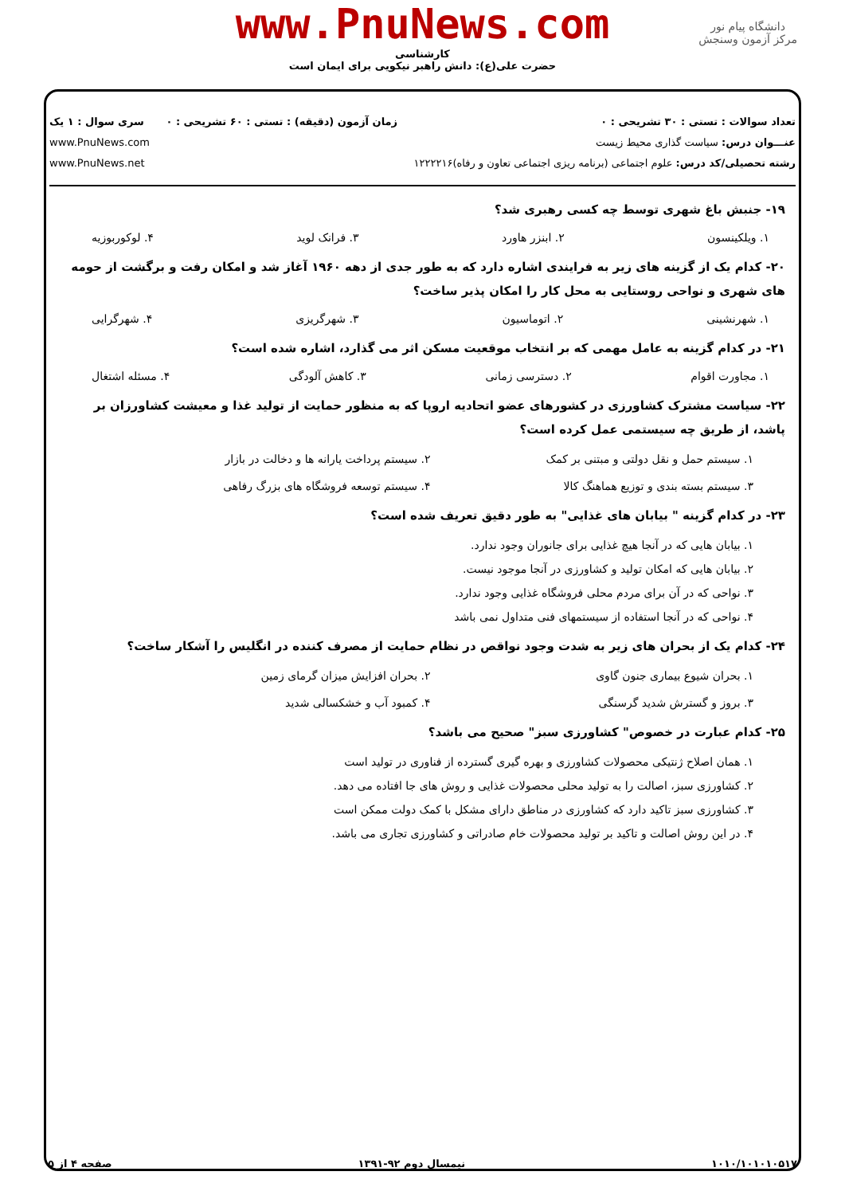دانشگاه پیام نور
مرکز آزمون وسنجش
www.PnuNews.com
کارشناسی
حضرت علی(ع): دانش راهبر نیکویی برای ایمان است
تعداد سوالات : تستی : ۳۰ تشریحی : ۰
عنـــوان درس: سیاست گذاری محیط زیست
رشته تحصیلی/کد درس: علوم اجتماعی (برنامه ریزی اجتماعی تعاون و رفاه)۱۲۲۲۲۱۶
زمان آزمون (دقیقه) : تستی : ۶۰ تشریحی : ۰
سری سوال : ۱ یک
www.PnuNews.com
www.PnuNews.net
۱۹- جنبش باغ شهری توسط چه کسی رهبری شد؟
۱. ویلکینسون ۲. ابنزر هاورد ۳. فرانک لوید ۴. لوکوربوزیه
۲۰- کدام یک از گزینه های زیر به فرایندی اشاره دارد که به طور جدی از دهه ۱۹۶۰ آغاز شد و امکان رفت و برگشت از حومه های شهری و نواحی روستایی به محل کار را امکان پذیر ساخت؟
۱. شهرنشینی ۲. اتوماسیون ۳. شهرگریزی ۴. شهرگرایی
۲۱- در کدام گزینه به عامل مهمی که بر انتخاب موقعیت مسکن اثر می گذارد، اشاره شده است؟
۱. مجاورت اقوام ۲. دسترسی زمانی ۳. کاهش آلودگی ۴. مسئله اشتغال
۲۲- سیاست مشترک کشاورزی در کشورهای عضو اتحادیه اروپا که به منظور حمایت از تولید غذا و معیشت کشاورزان بر پاشد، از طریق چه سیستمی عمل کرده است؟
۱. سیستم حمل و نقل دولتی و مبتنی بر کمک ۲. سیستم پرداخت یارانه ها و دخالت در بازار ۳. سیستم بسته بندی و توزیع هماهنگ کالا ۴. سیستم توسعه فروشگاه های بزرگ رفاهی
۲۳- در کدام گزینه " بیابان های غذایی" به طور دقیق تعریف شده است؟
۱. بیابان هایی که در آنجا هیچ غذایی برای جانوران وجود ندارد.
۲. بیابان هایی که امکان تولید و کشاورزی در آنجا موجود نیست.
۳. نواحی که در آن برای مردم محلی فروشگاه غذایی وجود ندارد.
۴. نواحی که در آنجا استفاده از سیستمهای فنی متداول نمی باشد
۲۴- کدام یک از بحران های زیر به شدت وجود نواقص در نظام حمایت از مصرف کننده در انگلیس را آشکار ساخت؟
۱. بحران شیوع بیماری جنون گاوی ۲. بحران افزایش میزان گرمای زمین ۳. بروز و گسترش شدید گرسنگی ۴. کمبود آب و خشکسالی شدید
۲۵- کدام عبارت در خصوص" کشاورزی سبز" صحیح می باشد؟
۱. همان اصلاح ژنتیکی محصولات کشاورزی و بهره گیری گسترده از فناوری در تولید است
۲. کشاورزی سبز، اصالت را به تولید محلی محصولات غذایی و روش های جا افتاده می دهد.
۳. کشاورزی سبز تاکید دارد که کشاورزی در مناطق دارای مشکل با کمک دولت ممکن است
۴. در این روش اصالت و تاکید بر تولید محصولات خام صادراتی و کشاورزی تجاری می باشد.
۱۰۱۰/۱۰۱۰۱۰۵۱۷ نیمسال دوم ۹۲-۱۳۹۱ صفحه ۴ از ۵